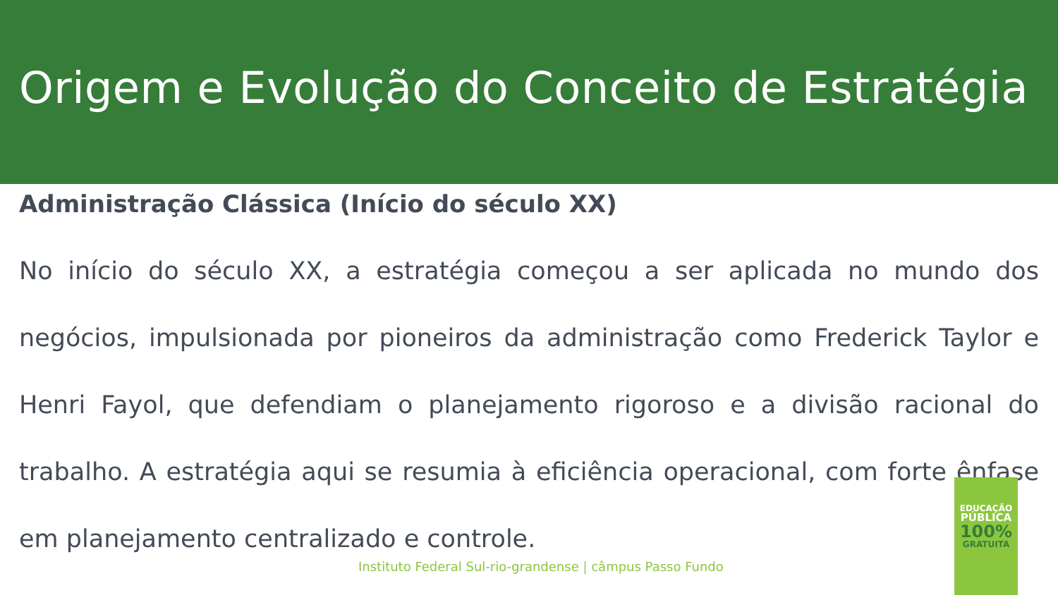Origem e Evolução do Conceito de Estratégia
Administração Clássica (Início do século XX)
No início do século XX, a estratégia começou a ser aplicada no mundo dos negócios, impulsionada por pioneiros da administração como Frederick Taylor e Henri Fayol, que defendiam o planejamento rigoroso e a divisão racional do trabalho. A estratégia aqui se resumia à eficiência operacional, com forte ênfase em planejamento centralizado e controle.
EDUCAÇÃO
PÚBLICA
100%
GRATUITA
Instituto Federal Sul-rio-grandense | câmpus Passo Fundo